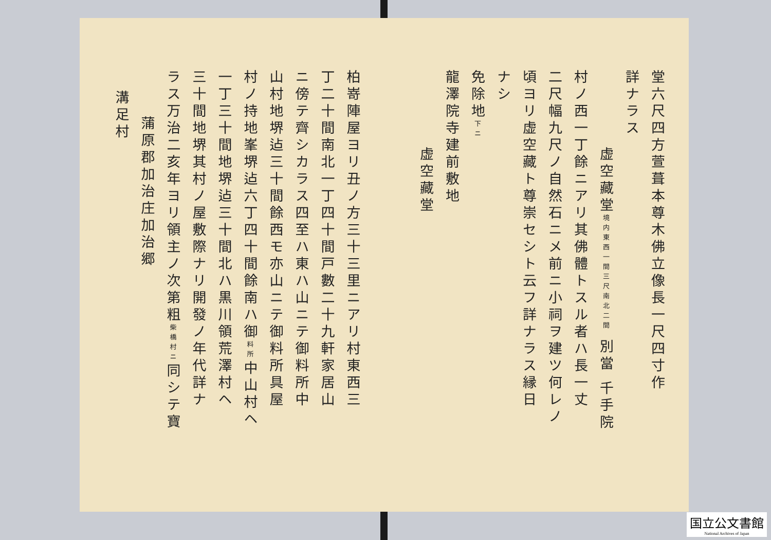柏嵜陣屋ヨリ丑ノ方三十三里ニアリ村東西三
丁二十間南北一丁四十間戸數二十九軒家居山
ニ傍テ齊シカラス四至ハ東ハ山ニテ御料所中
山村地堺迠三十間餘西モ亦山ニテ御料所具屋
村ノ持地峯堺迠六丁四十間餘南ハ御料所中山村ヘ
一丁三十間地堺迠三十間北ハ黒川領荒澤村ヘ
三十間地堺其村ノ屋敷際ナリ開發ノ年代詳ナ
ラス万治二亥年ヨリ領主ノ次第粗柴橋村ニ同シテ寶
蒲原郡加治庄加治郷
溝足村
堂六尺四方萱葺本尊木佛立像長一尺四寸作
詳ナラス
虚空藏堂境内東西一間三尺南北二間 別當 千手院
村ノ西一丁餘ニアリ其佛體トスル者ハ長一丈
二尺幅九尺ノ自然石ニメ前ニ小祠ヲ建ツ何レノ
頃ヨリ虚空藏ト尊崇セシト云フ詳ナラス縁日
ナシ
免除地下ニ
龍澤院寺建前敷地
虚空藏堂
国立公文書館
National Archives of Japan